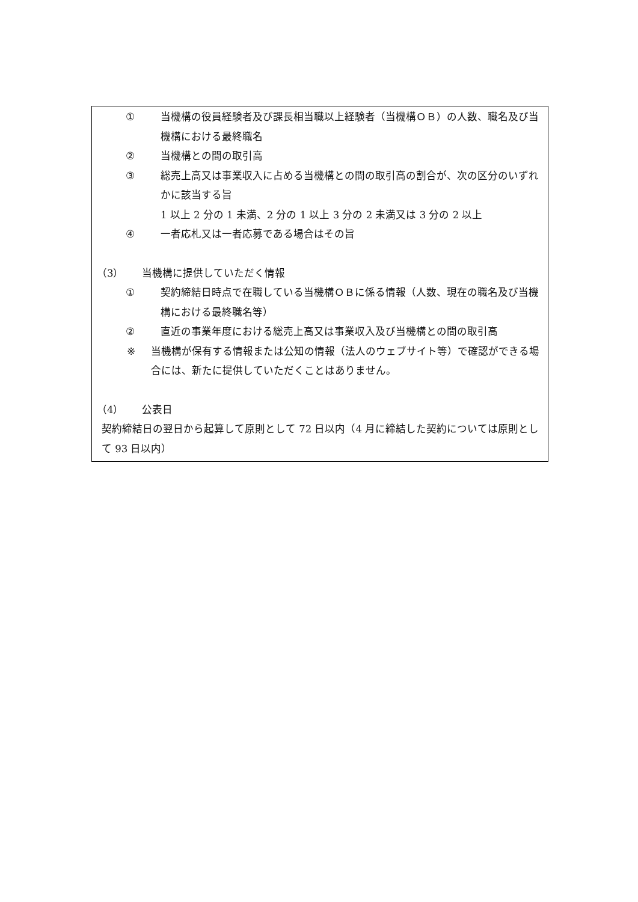① 当機構の役員経験者及び課長相当職以上経験者（当機構ＯＢ）の人数、職名及び当機構における最終職名
② 当機構との間の取引高
③ 総売上高又は事業収入に占める当機構との間の取引高の割合が、次の区分のいずれかに該当する旨
1 以上 2 分の 1 未満、2 分の 1 以上 3 分の 2 未満又は 3 分の 2 以上
④ 一者応札又は一者応募である場合はその旨
（3） 当機構に提供していただく情報
① 契約締結日時点で在職している当機構ＯＢに係る情報（人数、現在の職名及び当機構における最終職名等）
② 直近の事業年度における総売上高又は事業収入及び当機構との間の取引高
※ 当機構が保有する情報または公知の情報（法人のウェブサイト等）で確認ができる場合には、新たに提供していただくことはありません。
（4） 公表日
契約締結日の翌日から起算して原則として 72 日以内（4 月に締結した契約については原則として 93 日以内）